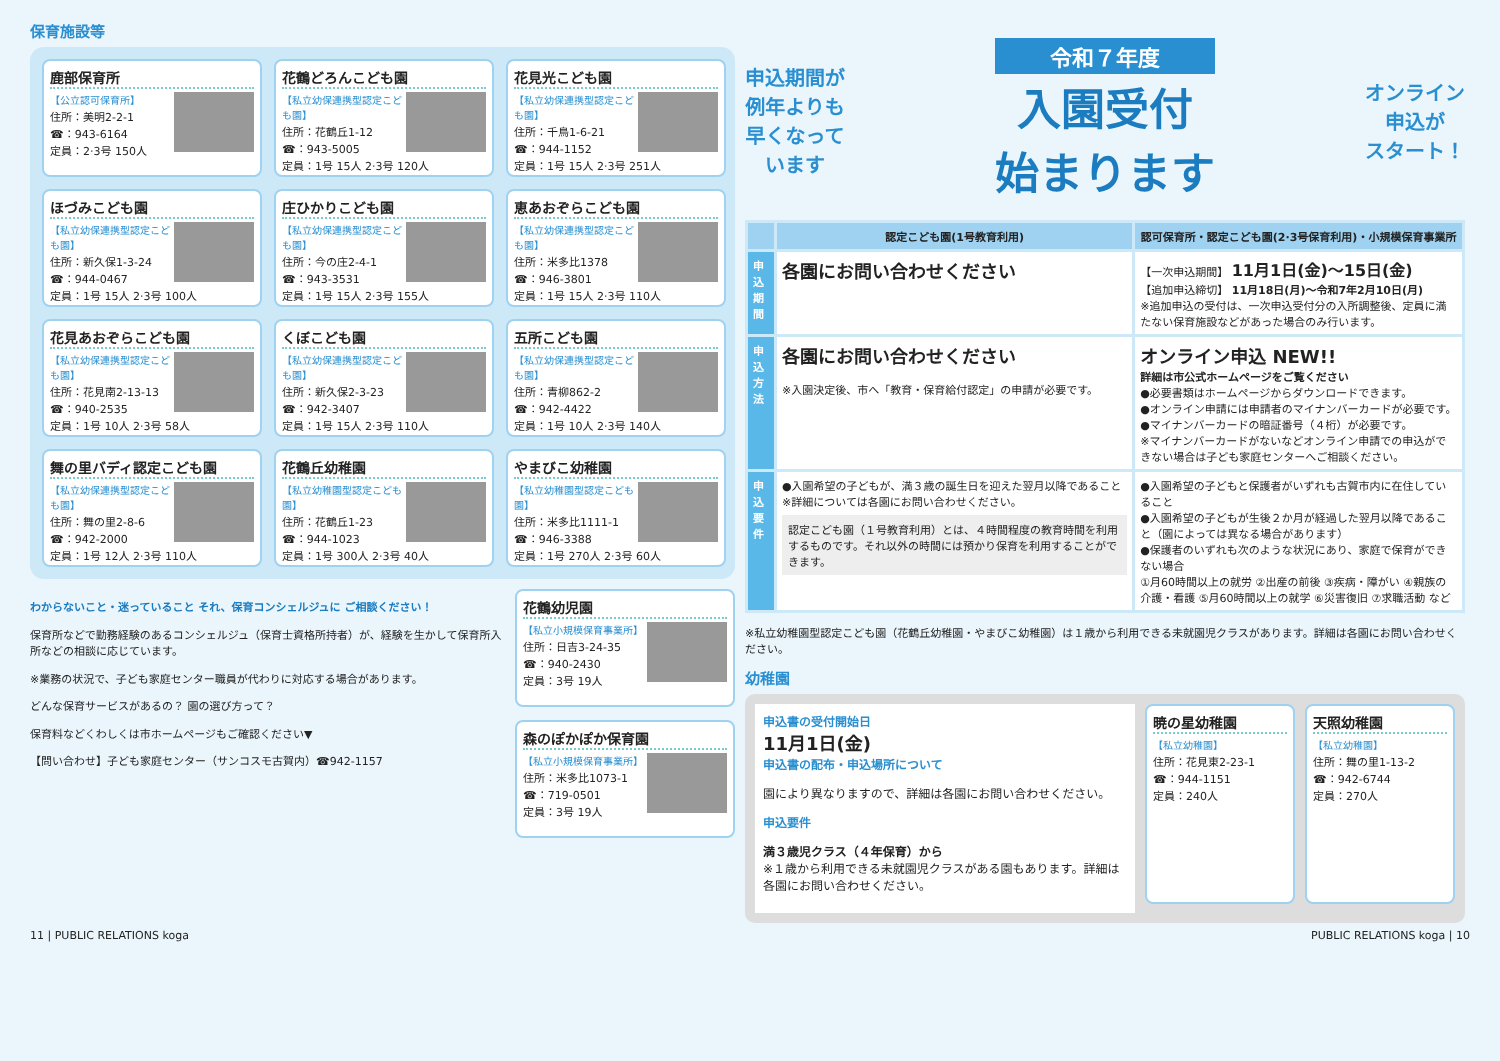保育施設等
鹿部保育所
【公立認可保育所】
住所：美明2-2-1
☎：943-6164
定員：2·3号 150人
花鶴どろんこども園
【私立幼保連携型認定こども園】
住所：花鶴丘1-12
☎：943-5005
定員：1号 15人 2·3号 120人
花見光こども園
【私立幼保連携型認定こども園】
住所：千鳥1-6-21
☎：944-1152
定員：1号 15人 2·3号 251人
ほづみこども園
【私立幼保連携型認定こども園】
住所：新久保1-3-24
☎：944-0467
定員：1号 15人 2·3号 100人
庄ひかりこども園
【私立幼保連携型認定こども園】
住所：今の庄2-4-1
☎：943-3531
定員：1号 15人 2·3号 155人
恵あおぞらこども園
【私立幼保連携型認定こども園】
住所：米多比1378
☎：946-3801
定員：1号 15人 2·3号 110人
花見あおぞらこども園
【私立幼保連携型認定こども園】
住所：花見南2-13-13
☎：940-2535
定員：1号 10人 2·3号 58人
くぼこども園
【私立幼保連携型認定こども園】
住所：新久保2-3-23
☎：942-3407
定員：1号 15人 2·3号 110人
五所こども園
【私立幼保連携型認定こども園】
住所：青柳862-2
☎：942-4422
定員：1号 10人 2·3号 140人
舞の里バディ認定こども園
【私立幼保連携型認定こども園】
住所：舞の里2-8-6
☎：942-2000
定員：1号 12人 2·3号 110人
花鶴丘幼稚園
【私立幼稚園型認定こども園】
住所：花鶴丘1-23
☎：944-1023
定員：1号 300人 2·3号 40人
やまびこ幼稚園
【私立幼稚園型認定こども園】
住所：米多比1111-1
☎：946-3388
定員：1号 270人 2·3号 60人
わからないこと・迷っていること それ、保育コンシェルジュに ご相談ください！
保育所などで勤務経験のあるコンシェルジュ（保育士資格所持者）が、経験を生かして保育所入所などの相談に応じています。
※業務の状況で、子ども家庭センター職員が代わりに対応する場合があります。
どんな保育サービスがあるの？ 園の選び方って？
保育料などくわしくは市ホームページもご確認ください▼
【問い合わせ】子ども家庭センター（サンコスモ古賀内）☎942-1157
花鶴幼児園
【私立小規模保育事業所】
住所：日吉3-24-35
☎：940-2430
定員：3号 19人
森のぽかぽか保育園
【私立小規模保育事業所】
住所：米多比1073-1
☎：719-0501
定員：3号 19人
申込期間が
例年よりも
早くなって
います
令和７年度
入園受付
始まります
オンライン
申込が
スタート！
| | 認定こども園(1号教育利用) | 認可保育所・認定こども園(2·3号保育利用)・小規模保育事業所 |
| --- | --- | --- |
| 申込期間 | 各園にお問い合わせください | 【一次申込期間】 11月1日(金)～15日(金) 【追加申込締切】 11月18日(月)～令和7年2月10日(月) ※追加申込の受付は、一次申込受付分の入所調整後、定員に満たない保育施設などがあった場合のみ行います。 |
| 申込方法 | 各園にお問い合わせください ※入園決定後、市へ「教育・保育給付認定」の申請が必要です。 | オンライン申込 NEW!! 詳細は市公式ホームページをご覧ください ●必要書類はホームページからダウンロードできます。 ●オンライン申請には申請者のマイナンバーカードが必要です。 ●マイナンバーカードの暗証番号（４桁）が必要です。 ※マイナンバーカードがないなどオンライン申請での申込ができない場合は子ども家庭センターへご相談ください。 |
| 申込要件 | ●入園希望の子どもが、満３歳の誕生日を迎えた翌月以降であること ※詳細については各園にお問い合わせください。 認定こども園（１号教育利用）とは、４時間程度の教育時間を利用するものです。それ以外の時間には預かり保育を利用することができます。 | ●入園希望の子どもと保護者がいずれも古賀市内に在住していること ●入園希望の子どもが生後２か月が経過した翌月以降であること（園によっては異なる場合があります） ●保護者のいずれも次のような状況にあり、家庭で保育ができない場合 ①月60時間以上の就労 ②出産の前後 ③疾病・障がい ④親族の介護・看護 ⑤月60時間以上の就学 ⑥災害復旧 ⑦求職活動 など |
※私立幼稚園型認定こども園（花鶴丘幼稚園・やまびこ幼稚園）は１歳から利用できる未就園児クラスがあります。詳細は各園にお問い合わせください。
幼稚園
申込書の受付開始日
11月1日(金)
申込書の配布・申込場所について
園により異なりますので、詳細は各園にお問い合わせください。
申込要件
満３歳児クラス（４年保育）から
※１歳から利用できる未就園児クラスがある園もあります。詳細は各園にお問い合わせください。
暁の星幼稚園
【私立幼稚園】
住所：花見東2-23-1
☎：944-1151
定員：240人
天照幼稚園
【私立幼稚園】
住所：舞の里1-13-2
☎：942-6744
定員：270人
11 | PUBLIC RELATIONS koga PUBLIC RELATIONS koga | 10